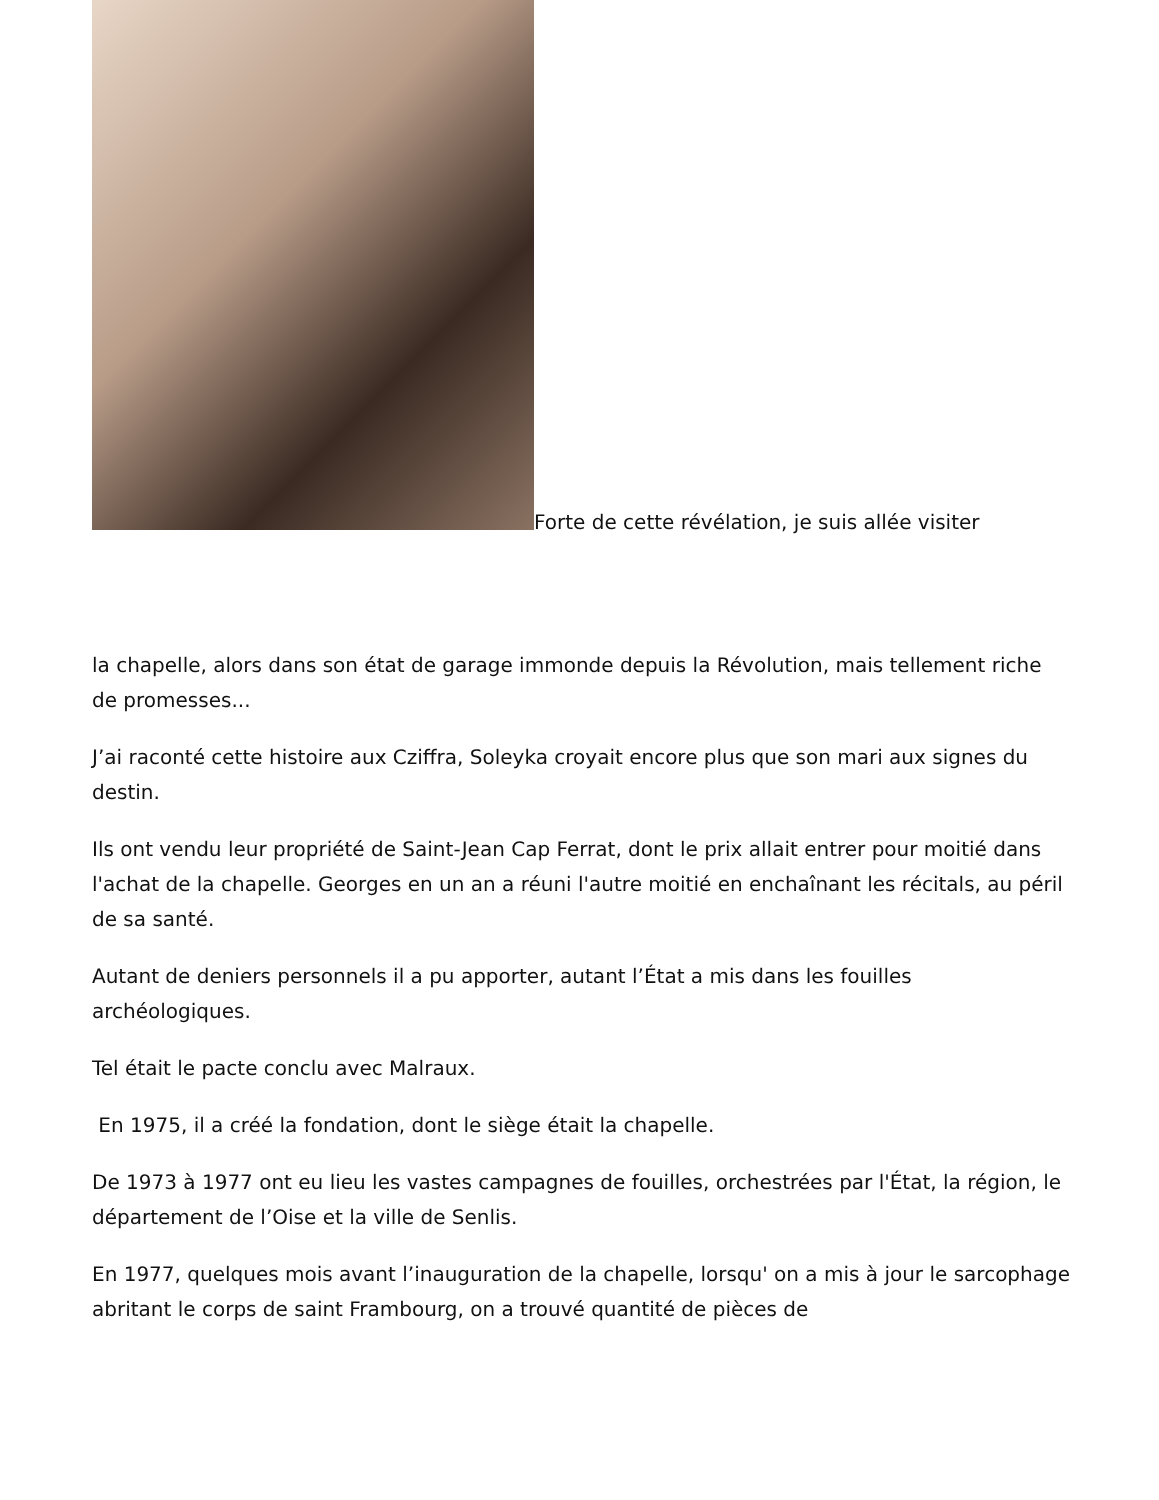Forte de cette révélation, je suis allée visiter
la chapelle, alors dans son état de garage immonde depuis la Révolution, mais tellement riche de promesses...
J’ai raconté cette histoire aux Cziffra, Soleyka croyait encore plus que son mari aux signes du destin.
Ils ont vendu leur propriété de Saint-Jean Cap Ferrat, dont le prix allait entrer pour moitié dans l'achat de la chapelle. Georges en un an a réuni l'autre moitié en enchaînant les récitals, au péril de sa santé.
Autant de deniers personnels il a pu apporter, autant l’État a mis dans les fouilles archéologiques.
Tel était le pacte conclu avec Malraux.
En 1975, il a créé la fondation, dont le siège était la chapelle.
De 1973 à 1977 ont eu lieu les vastes campagnes de fouilles, orchestrées par l'État, la région, le département de l’Oise et la ville de Senlis.
En 1977, quelques mois avant l’inauguration de la chapelle, lorsqu' on a mis à jour le sarcophage abritant le corps de saint Frambourg, on a trouvé quantité de pièces de